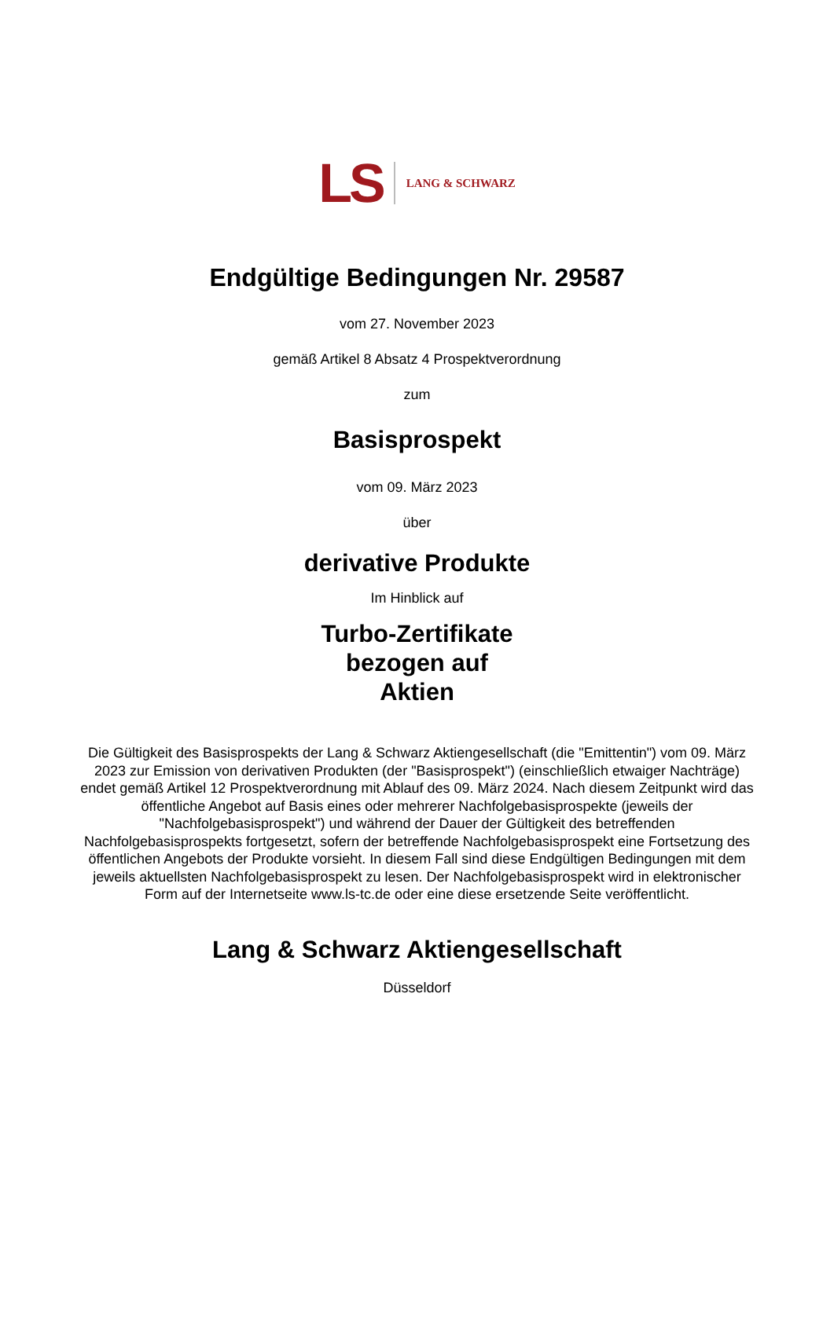LS LANG & SCHWARZ
Endgültige Bedingungen Nr. 29587
vom 27. November 2023
gemäß Artikel 8 Absatz 4 Prospektverordnung
zum
Basisprospekt
vom 09. März 2023
über
derivative Produkte
Im Hinblick auf
Turbo-Zertifikate
bezogen auf
Aktien
Die Gültigkeit des Basisprospekts der Lang & Schwarz Aktiengesellschaft (die "Emittentin") vom 09. März 2023 zur Emission von derivativen Produkten (der "Basisprospekt") (einschließlich etwaiger Nachträge) endet gemäß Artikel 12 Prospektverordnung mit Ablauf des 09. März 2024. Nach diesem Zeitpunkt wird das öffentliche Angebot auf Basis eines oder mehrerer Nachfolgebasisprospekte (jeweils der "Nachfolgebasisprospekt") und während der Dauer der Gültigkeit des betreffenden Nachfolgebasisprospekts fortgesetzt, sofern der betreffende Nachfolgebasisprospekt eine Fortsetzung des öffentlichen Angebots der Produkte vorsieht. In diesem Fall sind diese Endgültigen Bedingungen mit dem jeweils aktuellsten Nachfolgebasisprospekt zu lesen. Der Nachfolgebasisprospekt wird in elektronischer Form auf der Internetseite www.ls-tc.de oder eine diese ersetzende Seite veröffentlicht.
Lang & Schwarz Aktiengesellschaft
Düsseldorf